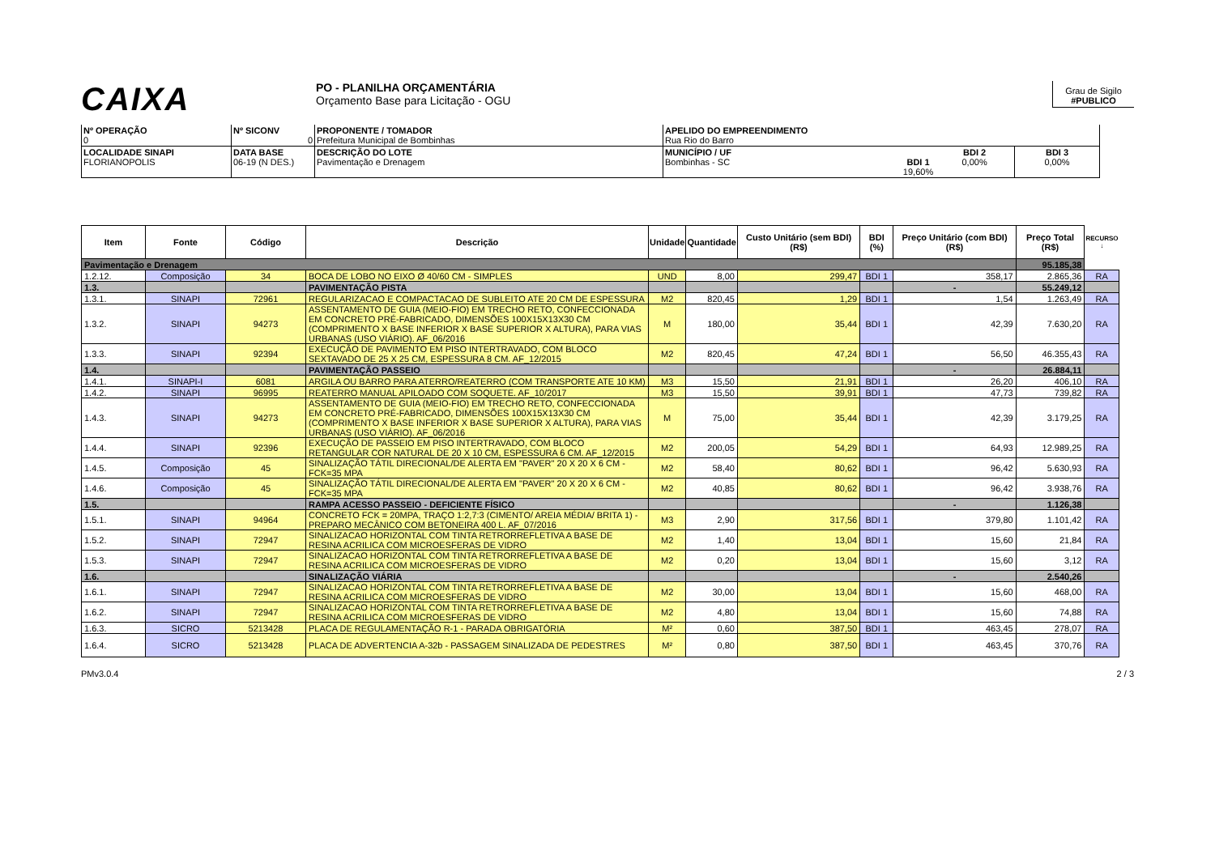CAIXA
PO - PLANILHA ORÇAMENTÁRIA
Orçamento Base para Licitação - OGU
Grau de Sigilo
#PUBLICO
| Nº OPERAÇÃO 0 | Nº SICONV 0 | PROPONENTE / TOMADOR Prefeitura Municipal de Bombinhas | APELIDO DO EMPREENDIMENTO Rua Rio do Barro | | |
| LOCALIDADE SINAPI FLORIANOPOLIS | DATA BASE 06-19 (N DES.) | DESCRIÇÃO DO LOTE Pavimentação e Drenagem | MUNICÍPIO / UF Bombinhas - SC BDI 1 19,60% | BDI 2 0,00% | BDI 3 0,00% |
| Item | Fonte | Código | Descrição | Unidade | Quantidade | Custo Unitário (sem BDI) (R$) | BDI (%) | Preço Unitário (com BDI) (R$) | Preço Total (R$) | RECURSO ↓ |
| --- | --- | --- | --- | --- | --- | --- | --- | --- | --- | --- |
| Pavimentação e Drenagem | | | | | | | | | 95.185,38 | |
| 1.2.12. | Composição | 34 | BOCA DE LOBO NO EIXO Ø 40/60 CM - SIMPLES | UND | 8,00 | 299,47 | BDI 1 | 358,17 | 2.865,36 | RA |
| 1.3. | | | PAVIMENTAÇÃO PISTA | | | | | - | 55.249,12 | |
| 1.3.1. | SINAPI | 72961 | REGULARIZACAO E COMPACTACAO DE SUBLEITO ATE 20 CM DE ESPESSURA | M2 | 820,45 | 1,29 | BDI 1 | 1,54 | 1.263,49 | RA |
| 1.3.2. | SINAPI | 94273 | ASSENTAMENTO DE GUIA (MEIO-FIO) EM TRECHO RETO, CONFECCIONADA EM CONCRETO PRÉ-FABRICADO, DIMENSÕES 100X15X13X30 CM (COMPRIMENTO X BASE INFERIOR X BASE SUPERIOR X ALTURA), PARA VIAS URBANAS (USO VIÁRIO). AF_06/2016 | M | 180,00 | 35,44 | BDI 1 | 42,39 | 7.630,20 | RA |
| 1.3.3. | SINAPI | 92394 | EXECUÇÃO DE PAVIMENTO EM PISO INTERTRAVADO, COM BLOCO SEXTAVADO DE 25 X 25 CM, ESPESSURA 8 CM. AF_12/2015 | M2 | 820,45 | 47,24 | BDI 1 | 56,50 | 46.355,43 | RA |
| 1.4. | | | PAVIMENTAÇÃO PASSEIO | | | | | - | 26.884,11 | |
| 1.4.1. | SINAPI-I | 6081 | ARGILA OU BARRO PARA ATERRO/REATERRO (COM TRANSPORTE ATE 10 KM) | M3 | 15,50 | 21,91 | BDI 1 | 26,20 | 406,10 | RA |
| 1.4.2. | SINAPI | 96995 | REATERRO MANUAL APILOADO COM SOQUETE. AF_10/2017 | M3 | 15,50 | 39,91 | BDI 1 | 47,73 | 739,82 | RA |
| 1.4.3. | SINAPI | 94273 | ASSENTAMENTO DE GUIA (MEIO-FIO) EM TRECHO RETO, CONFECCIONADA EM CONCRETO PRÉ-FABRICADO, DIMENSÕES 100X15X13X30 CM (COMPRIMENTO X BASE INFERIOR X BASE SUPERIOR X ALTURA), PARA VIAS URBANAS (USO VIÁRIO). AF_06/2016 | M | 75,00 | 35,44 | BDI 1 | 42,39 | 3.179,25 | RA |
| 1.4.4. | SINAPI | 92396 | EXECUÇÃO DE PASSEIO EM PISO INTERTRAVADO, COM BLOCO RETANGULAR COR NATURAL DE 20 X 10 CM, ESPESSURA 6 CM. AF_12/2015 | M2 | 200,05 | 54,29 | BDI 1 | 64,93 | 12.989,25 | RA |
| 1.4.5. | Composição | 45 | SINALIZAÇÃO TÁTIL DIRECIONAL/DE ALERTA EM "PAVER" 20 X 20 X 6 CM - FCK=35 MPA | M2 | 58,40 | 80,62 | BDI 1 | 96,42 | 5.630,93 | RA |
| 1.4.6. | Composição | 45 | SINALIZAÇÃO TÁTIL DIRECIONAL/DE ALERTA EM "PAVER" 20 X 20 X 6 CM - FCK=35 MPA | M2 | 40,85 | 80,62 | BDI 1 | 96,42 | 3.938,76 | RA |
| 1.5. | | | RAMPA ACESSO PASSEIO - DEFICIENTE FÍSICO | | | | | - | 1.126,38 | |
| 1.5.1. | SINAPI | 94964 | CONCRETO FCK = 20MPA, TRAÇO 1:2,7:3 (CIMENTO/ AREIA MÉDIA/ BRITA 1) - PREPARO MECÂNICO COM BETONEIRA 400 L. AF_07/2016 | M3 | 2,90 | 317,56 | BDI 1 | 379,80 | 1.101,42 | RA |
| 1.5.2. | SINAPI | 72947 | SINALIZACAO HORIZONTAL COM TINTA RETRORREFLETIVA A BASE DE RESINA ACRILICA COM MICROESFERAS DE VIDRO | M2 | 1,40 | 13,04 | BDI 1 | 15,60 | 21,84 | RA |
| 1.5.3. | SINAPI | 72947 | SINALIZACAO HORIZONTAL COM TINTA RETRORREFLETIVA A BASE DE RESINA ACRILICA COM MICROESFERAS DE VIDRO | M2 | 0,20 | 13,04 | BDI 1 | 15,60 | 3,12 | RA |
| 1.6. | | | SINALIZAÇÃO VIÁRIA | | | | | - | 2.540,26 | |
| 1.6.1. | SINAPI | 72947 | SINALIZACAO HORIZONTAL COM TINTA RETRORREFLETIVA A BASE DE RESINA ACRILICA COM MICROESFERAS DE VIDRO | M2 | 30,00 | 13,04 | BDI 1 | 15,60 | 468,00 | RA |
| 1.6.2. | SINAPI | 72947 | SINALIZACAO HORIZONTAL COM TINTA RETRORREFLETIVA A BASE DE RESINA ACRILICA COM MICROESFERAS DE VIDRO | M2 | 4,80 | 13,04 | BDI 1 | 15,60 | 74,88 | RA |
| 1.6.3. | SICRO | 5213428 | PLACA DE REGULAMENTAÇÃO R-1 - PARADA OBRIGATÓRIA | M² | 0,60 | 387,50 | BDI 1 | 463,45 | 278,07 | RA |
| 1.6.4. | SICRO | 5213428 | PLACA DE ADVERTENCIA A-32b - PASSAGEM SINALIZADA DE PEDESTRES | M² | 0,80 | 387,50 | BDI 1 | 463,45 | 370,76 | RA |
PMv3.0.4 2 / 3